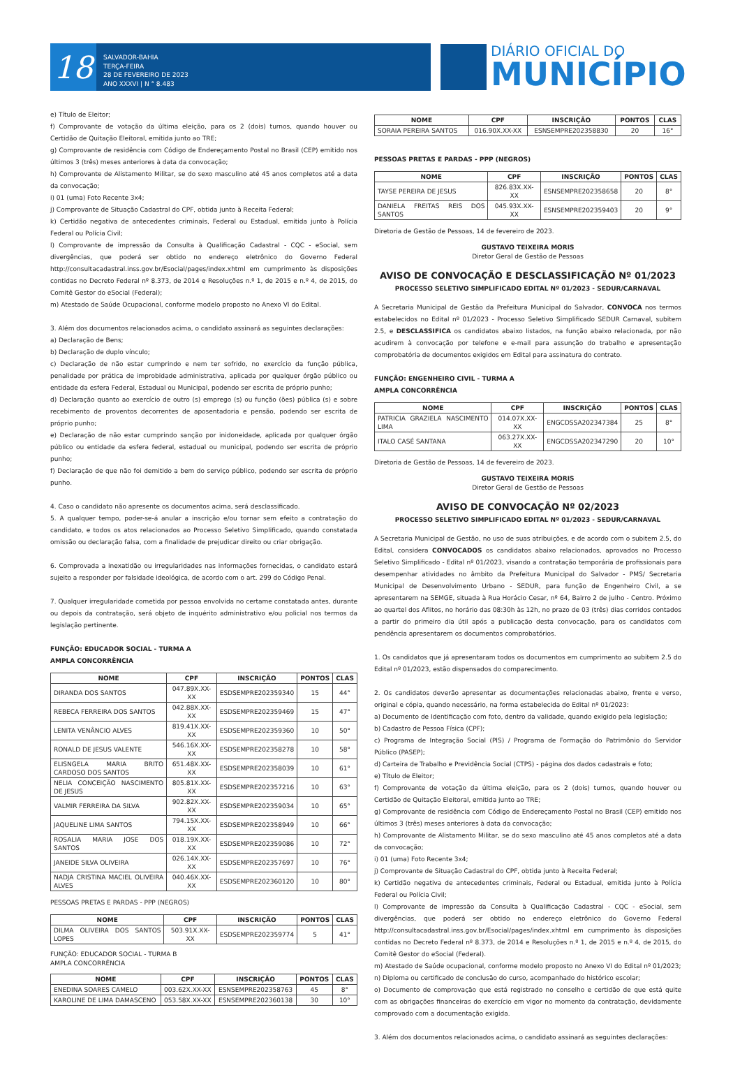18
SALVADOR-BAHIA
TERÇA-FEIRA
28 DE FEVEREIRO DE 2023
ANO XXXVI | N ° 8.483
DIÁRIO OFICIAL DO
MUNICÍPIO
e) Título de Eleitor;
f) Comprovante de votação da última eleição, para os 2 (dois) turnos, quando houver ou Certidão de Quitação Eleitoral, emitida junto ao TRE;
g) Comprovante de residência com Código de Endereçamento Postal no Brasil (CEP) emitido nos últimos 3 (três) meses anteriores à data da convocação;
h) Comprovante de Alistamento Militar, se do sexo masculino até 45 anos completos até a data da convocação;
i) 01 (uma) Foto Recente 3x4;
j) Comprovante de Situação Cadastral do CPF, obtida junto à Receita Federal;
k) Certidão negativa de antecedentes criminais, Federal ou Estadual, emitida junto à Polícia Federal ou Polícia Civil;
l) Comprovante de impressão da Consulta à Qualificação Cadastral - CQC - eSocial, sem divergências, que poderá ser obtido no endereço eletrônico do Governo Federal http://consultacadastral.inss.gov.br/Esocial/pages/index.xhtml em cumprimento às disposições contidas no Decreto Federal nº 8.373, de 2014 e Resoluções n.º 1, de 2015 e n.º 4, de 2015, do Comitê Gestor do eSocial (Federal);
m) Atestado de Saúde Ocupacional, conforme modelo proposto no Anexo VI do Edital.
3. Além dos documentos relacionados acima, o candidato assinará as seguintes declarações:
a) Declaração de Bens;
b) Declaração de duplo vínculo;
c) Declaração de não estar cumprindo e nem ter sofrido, no exercício da função pública, penalidade por prática de improbidade administrativa, aplicada por qualquer órgão público ou entidade da esfera Federal, Estadual ou Municipal, podendo ser escrita de próprio punho;
d) Declaração quanto ao exercício de outro (s) emprego (s) ou função (ões) pública (s) e sobre recebimento de proventos decorrentes de aposentadoria e pensão, podendo ser escrita de próprio punho;
e) Declaração de não estar cumprindo sanção por inidoneidade, aplicada por qualquer órgão público ou entidade da esfera federal, estadual ou municipal, podendo ser escrita de próprio punho;
f) Declaração de que não foi demitido a bem do serviço público, podendo ser escrita de próprio punho.
4. Caso o candidato não apresente os documentos acima, será desclassificado.
5. A qualquer tempo, poder-se-á anular a inscrição e/ou tornar sem efeito a contratação do candidato, e todos os atos relacionados ao Processo Seletivo Simplificado, quando constatada omissão ou declaração falsa, com a finalidade de prejudicar direito ou criar obrigação.
6. Comprovada a inexatidão ou irregularidades nas informações fornecidas, o candidato estará sujeito a responder por falsidade ideológica, de acordo com o art. 299 do Código Penal.
7. Qualquer irregularidade cometida por pessoa envolvida no certame constatada antes, durante ou depois da contratação, será objeto de inquérito administrativo e/ou policial nos termos da legislação pertinente.
FUNÇÃO: EDUCADOR SOCIAL - TURMA A
AMPLA CONCORRÊNCIA
| NOME | CPF | INSCRIÇÃO | PONTOS | CLAS |
| --- | --- | --- | --- | --- |
| DIRANDA DOS SANTOS | 047.89X.XX-XX | ESDSEMPRE202359340 | 15 | 44° |
| REBECA FERREIRA DOS SANTOS | 042.88X.XX-XX | ESDSEMPRE202359469 | 15 | 47° |
| LENITA VENÂNCIO ALVES | 819.41X.XX-XX | ESDSEMPRE202359360 | 10 | 50° |
| RONALD DE JESUS VALENTE | 546.16X.XX-XX | ESDSEMPRE202358278 | 10 | 58° |
| ELISNGELA MARIA BRITO CARDOSO DOS SANTOS | 651.48X.XX-XX | ESDSEMPRE202358039 | 10 | 61° |
| NELIA CONCEIÇÃO NASCIMENTO DE JESUS | 805.81X.XX-XX | ESDSEMPRE202357216 | 10 | 63° |
| VALMIR FERREIRA DA SILVA | 902.82X.XX-XX | ESDSEMPRE202359034 | 10 | 65° |
| JAQUELINE LIMA SANTOS | 794.15X.XX-XX | ESDSEMPRE202358949 | 10 | 66° |
| ROSALIA MARIA JOSE DOS SANTOS | 018.19X.XX-XX | ESDSEMPRE202359086 | 10 | 72° |
| JANEIDE SILVA OLIVEIRA | 026.14X.XX-XX | ESDSEMPRE202357697 | 10 | 76° |
| NADJA CRISTINA MACIEL OLIVEIRA ALVES | 040.46X.XX-XX | ESDSEMPRE202360120 | 10 | 80° |
PESSOAS PRETAS E PARDAS - PPP (NEGROS)
| NOME | CPF | INSCRIÇÃO | PONTOS | CLAS |
| --- | --- | --- | --- | --- |
| DILMA OLIVEIRA DOS SANTOS LOPES | 503.91X.XX-XX | ESDSEMPRE202359774 | 5 | 41° |
FUNÇÃO: EDUCADOR SOCIAL - TURMA B
AMPLA CONCORRÊNCIA
| NOME | CPF | INSCRIÇÃO | PONTOS | CLAS |
| --- | --- | --- | --- | --- |
| ENEDINA SOARES CAMELO | 003.62X.XX-XX | ESNSEMPRE202358763 | 45 | 8° |
| KAROLINE DE LIMA DAMASCENO | 053.58X.XX-XX | ESNSEMPRE202360138 | 30 | 10° |
| NOME | CPF | INSCRIÇÃO | PONTOS | CLAS |
| --- | --- | --- | --- | --- |
| SORAIA PEREIRA SANTOS | 016.90X.XX-XX | ESNSEMPRE202358830 | 20 | 16° |
PESSOAS PRETAS E PARDAS - PPP (NEGROS)
| NOME | CPF | INSCRIÇÃO | PONTOS | CLAS |
| --- | --- | --- | --- | --- |
| TAYSE PEREIRA DE JESUS | 826.83X.XX-XX | ESNSEMPRE202358658 | 20 | 8° |
| DANIELA FREITAS REIS DOS SANTOS | 045.93X.XX-XX | ESNSEMPRE202359403 | 20 | 9° |
Diretoria de Gestão de Pessoas, 14 de fevereiro de 2023.
GUSTAVO TEIXEIRA MORIS
Diretor Geral de Gestão de Pessoas
AVISO DE CONVOCAÇÃO E DESCLASSIFICAÇÃO Nº 01/2023
PROCESSO SELETIVO SIMPLIFICADO EDITAL Nº 01/2023 - SEDUR/CARNAVAL
A Secretaria Municipal de Gestão da Prefeitura Municipal do Salvador, CONVOCA nos termos estabelecidos no Edital nº 01/2023 - Processo Seletivo Simplificado SEDUR Carnaval, subitem 2.5, e DESCLASSIFICA os candidatos abaixo listados, na função abaixo relacionada, por não acudirem à convocação por telefone e e-mail para assunção do trabalho e apresentação comprobatória de documentos exigidos em Edital para assinatura do contrato.
FUNÇÃO: ENGENHEIRO CIVIL - TURMA A
AMPLA CONCORRÊNCIA
| NOME | CPF | INSCRIÇÃO | PONTOS | CLAS |
| --- | --- | --- | --- | --- |
| PATRICIA GRAZIELA NASCIMENTO LIMA | 014.07X.XX-XX | ENGCDSSA202347384 | 25 | 8° |
| ITALO CASÉ SANTANA | 063.27X.XX-XX | ENGCDSSA202347290 | 20 | 10° |
Diretoria de Gestão de Pessoas, 14 de fevereiro de 2023.
GUSTAVO TEIXEIRA MORIS
Diretor Geral de Gestão de Pessoas
AVISO DE CONVOCAÇÃO Nº 02/2023
PROCESSO SELETIVO SIMPLIFICADO EDITAL Nº 01/2023 - SEDUR/CARNAVAL
A Secretaria Municipal de Gestão, no uso de suas atribuições, e de acordo com o subitem 2.5, do Edital, considera CONVOCADOS os candidatos abaixo relacionados, aprovados no Processo Seletivo Simplificado - Edital nº 01/2023, visando a contratação temporária de profissionais para desempenhar atividades no âmbito da Prefeitura Municipal do Salvador - PMS/ Secretaria Municipal de Desenvolvimento Urbano - SEDUR, para função de Engenheiro Civil, a se apresentarem na SEMGE, situada à Rua Horácio Cesar, nº 64, Bairro 2 de julho - Centro. Próximo ao quartel dos Aflitos, no horário das 08:30h às 12h, no prazo de 03 (três) dias corridos contados a partir do primeiro dia útil após a publicação desta convocação, para os candidatos com pendência apresentarem os documentos comprobatórios.
1. Os candidatos que já apresentaram todos os documentos em cumprimento ao subitem 2.5 do Edital nº 01/2023, estão dispensados do comparecimento.
2. Os candidatos deverão apresentar as documentações relacionadas abaixo, frente e verso, original e cópia, quando necessário, na forma estabelecida do Edital nº 01/2023:
a) Documento de Identificação com foto, dentro da validade, quando exigido pela legislação;
b) Cadastro de Pessoa Física (CPF);
c) Programa de Integração Social (PIS) / Programa de Formação do Patrimônio do Servidor Público (PASEP);
d) Carteira de Trabalho e Previdência Social (CTPS) - página dos dados cadastrais e foto;
e) Título de Eleitor;
f) Comprovante de votação da última eleição, para os 2 (dois) turnos, quando houver ou Certidão de Quitação Eleitoral, emitida junto ao TRE;
g) Comprovante de residência com Código de Endereçamento Postal no Brasil (CEP) emitido nos últimos 3 (três) meses anteriores à data da convocação;
h) Comprovante de Alistamento Militar, se do sexo masculino até 45 anos completos até a data da convocação;
i) 01 (uma) Foto Recente 3x4;
j) Comprovante de Situação Cadastral do CPF, obtida junto à Receita Federal;
k) Certidão negativa de antecedentes criminais, Federal ou Estadual, emitida junto à Polícia Federal ou Polícia Civil;
l) Comprovante de impressão da Consulta à Qualificação Cadastral - CQC - eSocial, sem divergências, que poderá ser obtido no endereço eletrônico do Governo Federal http://consultacadastral.inss.gov.br/Esocial/pages/index.xhtml em cumprimento às disposições contidas no Decreto Federal nº 8.373, de 2014 e Resoluções n.º 1, de 2015 e n.º 4, de 2015, do Comitê Gestor do eSocial (Federal).
m) Atestado de Saúde ocupacional, conforme modelo proposto no Anexo VI do Edital nº 01/2023;
n) Diploma ou certificado de conclusão do curso, acompanhado do histórico escolar;
o) Documento de comprovação que está registrado no conselho e certidão de que está quite com as obrigações financeiras do exercício em vigor no momento da contratação, devidamente comprovado com a documentação exigida.
3. Além dos documentos relacionados acima, o candidato assinará as seguintes declarações: